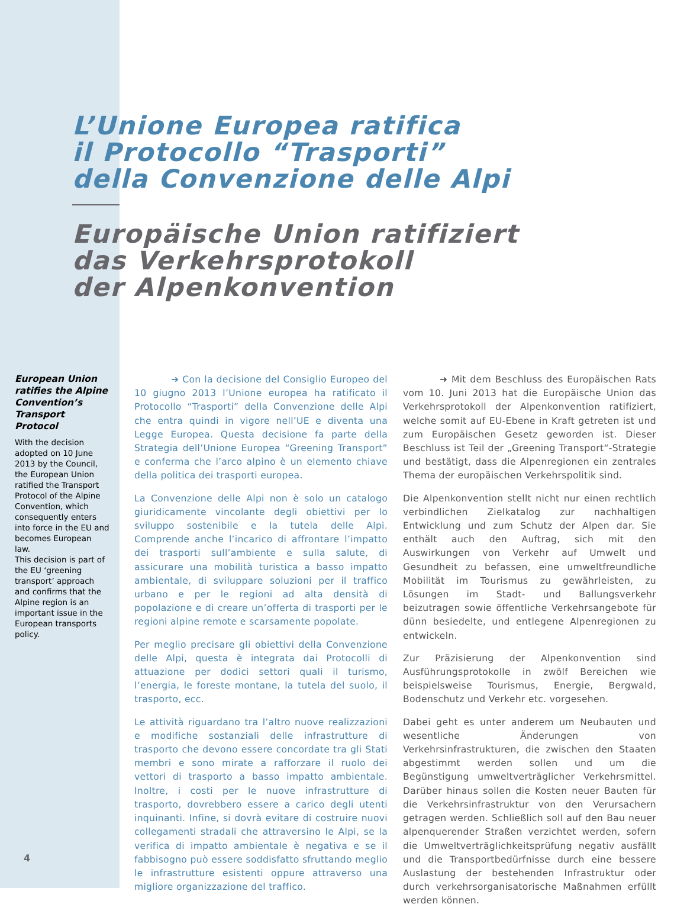L’Unione Europea ratifica
il Protocollo “Trasporti”
della Convenzione delle Alpi
Europäische Union ratifiziert
das Verkehrsprotokoll
der Alpenkonvention
European Union ratifies the Alpine Convention’s Transport Protocol
With the decision adopted on 10 June 2013 by the Council, the European Union ratified the Transport Protocol of the Alpine Convention, which consequently enters into force in the EU and becomes European law.
This decision is part of the EU ‘greening transport’ approach and confirms that the Alpine region is an important issue in the European transports policy.
➜ Con la decisione del Consiglio Europeo del 10 giugno 2013 l’Unione europea ha ratificato il Protocollo “Trasporti” della Convenzione delle Alpi che entra quindi in vigore nell’UE e diventa una Legge Europea. Questa decisione fa parte della Strategia dell’Unione Europea “Greening Transport” e conferma che l’arco alpino è un elemento chiave della politica dei trasporti europea.
La Convenzione delle Alpi non è solo un catalogo giuridicamente vincolante degli obiettivi per lo sviluppo sostenibile e la tutela delle Alpi. Comprende anche l’incarico di affrontare l’impatto dei trasporti sull’ambiente e sulla salute, di assicurare una mobilità turistica a basso impatto ambientale, di sviluppare soluzioni per il traffico urbano e per le regioni ad alta densità di popolazione e di creare un’offerta di trasporti per le regioni alpine remote e scarsamente popolate.
Per meglio precisare gli obiettivi della Convenzione delle Alpi, questa è integrata dai Protocolli di attuazione per dodici settori quali il turismo, l’energia, le foreste montane, la tutela del suolo, il trasporto, ecc.
Le attività riguardano tra l’altro nuove realizzazioni e modifiche sostanziali delle infrastrutture di trasporto che devono essere concordate tra gli Stati membri e sono mirate a rafforzare il ruolo dei vettori di trasporto a basso impatto ambientale. Inoltre, i costi per le nuove infrastrutture di trasporto, dovrebbero essere a carico degli utenti inquinanti. Infine, si dovrà evitare di costruire nuovi collegamenti stradali che attraversino le Alpi, se la verifica di impatto ambientale è negativa e se il fabbisogno può essere soddisfatto sfruttando meglio le infrastrutture esistenti oppure attraverso una migliore organizzazione del traffico.
➜ Mit dem Beschluss des Europäischen Rats vom 10. Juni 2013 hat die Europäische Union das Verkehrsprotokoll der Alpenkonvention ratifiziert, welche somit auf EU-Ebene in Kraft getreten ist und zum Europäischen Gesetz geworden ist. Dieser Beschluss ist Teil der „Greening Transport“-Strategie und bestätigt, dass die Alpenregionen ein zentrales Thema der europäischen Verkehrspolitik sind.
Die Alpenkonvention stellt nicht nur einen rechtlich verbindlichen Zielkatalog zur nachhaltigen Entwicklung und zum Schutz der Alpen dar. Sie enthält auch den Auftrag, sich mit den Auswirkungen von Verkehr auf Umwelt und Gesundheit zu befassen, eine umweltfreundliche Mobilität im Tourismus zu gewährleisten, zu Lösungen im Stadt- und Ballungsverkehr beizutragen sowie öffentliche Verkehrsangebote für dünn besiedelte, und entlegene Alpenregionen zu entwickeln.
Zur Präzisierung der Alpenkonvention sind Ausführungsprotokolle in zwölf Bereichen wie beispielsweise Tourismus, Energie, Bergwald, Bodenschutz und Verkehr etc. vorgesehen.
Dabei geht es unter anderem um Neubauten und wesentliche Änderungen von Verkehrsinfrastrukturen, die zwischen den Staaten abgestimmt werden sollen und um die Begünstigung umweltverträglicher Verkehrsmittel. Darüber hinaus sollen die Kosten neuer Bauten für die Verkehrsinfrastruktur von den Verursachern getragen werden. Schließlich soll auf den Bau neuer alpenquerender Straßen verzichtet werden, sofern die Umweltverträglichkeitsprüfung negativ ausfällt und die Transportbedürfnisse durch eine bessere Auslastung der bestehenden Infrastruktur oder durch verkehrsorganisatorische Maßnahmen erfüllt werden können.
4